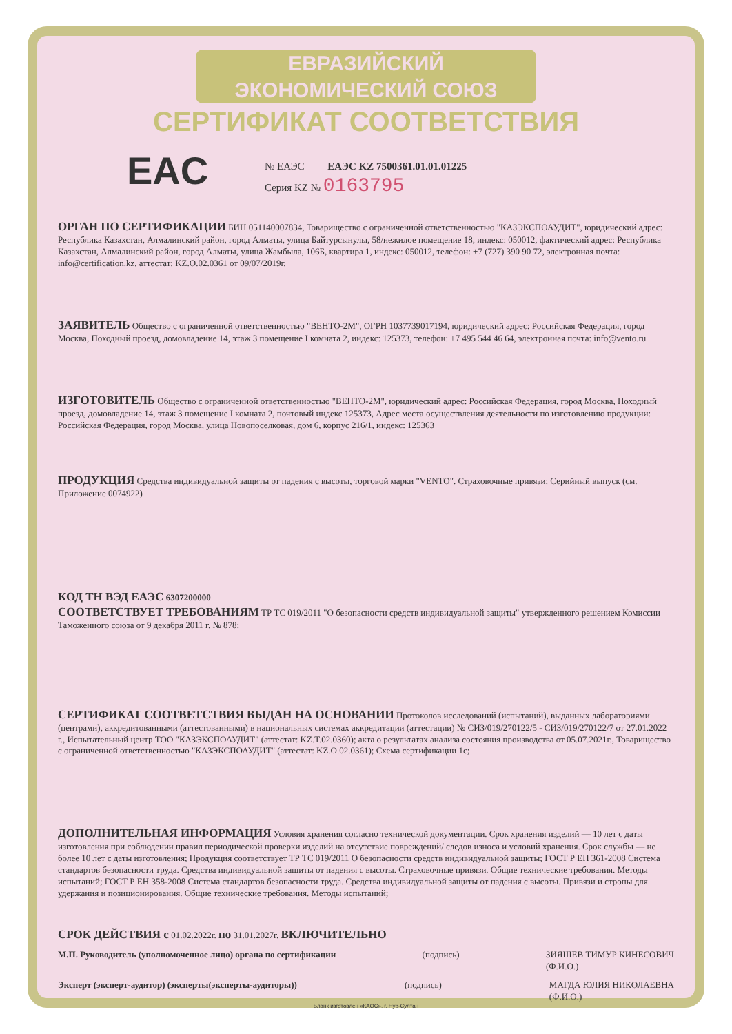ЕВРАЗИЙСКИЙ ЭКОНОМИЧЕСКИЙ СОЮЗ
СЕРТИФИКАТ СООТВЕТСТВИЯ
EAC
№ ЕАЭС ЕАЭС KZ 7500361.01.01.01225
Серия KZ № 0163795
ОРГАН ПО СЕРТИФИКАЦИИ БИН 051140007834, Товарищество с ограниченной ответственностью "КАЗЭКСПОАУДИТ", юридический адрес: Республика Казахстан, Алмалинский район, город Алматы, улица Байтурсынулы, 58/нежилое помещение 18, индекс: 050012, фактический адрес: Республика Казахстан, Алмалинский район, город Алматы, улица Жамбыла, 106Б, квартира 1, индекс: 050012, телефон: +7 (727) 390 90 72, электронная почта: info@certification.kz, аттестат: KZ.O.02.0361 от 09/07/2019г.
ЗАЯВИТЕЛЬ Общество с ограниченной ответственностью "ВЕНТО-2М", ОГРН 1037739017194, юридический адрес: Российская Федерация, город Москва, Походный проезд, домовладение 14, этаж 3 помещение I комната 2, индекс: 125373, телефон: +7 495 544 46 64, электронная почта: info@vento.ru
ИЗГОТОВИТЕЛЬ Общество с ограниченной ответственностью "ВЕНТО-2М", юридический адрес: Российская Федерация, город Москва, Походный проезд, домовладение 14, этаж 3 помещение I комната 2, почтовый индекс 125373, Адрес места осуществления деятельности по изготовлению продукции: Российская Федерация, город Москва, улица Новопоселковая, дом 6, корпус 216/1, индекс: 125363
ПРОДУКЦИЯ Средства индивидуальной защиты от падения с высоты, торговой марки "VENTO". Страховочные привязи; Серийный выпуск (см. Приложение 0074922)
КОД ТН ВЭД ЕАЭС 6307200000
СООТВЕТСТВУЕТ ТРЕБОВАНИЯМ ТР ТС 019/2011 "О безопасности средств индивидуальной защиты" утвержденного решением Комиссии Таможенного союза от 9 декабря 2011 г. № 878;
СЕРТИФИКАТ СООТВЕТСТВИЯ ВЫДАН НА ОСНОВАНИИ Протоколов исследований (испытаний), выданных лабораториями (центрами), аккредитованными (аттестованными) в национальных системах аккредитации (аттестации) № СИЗ/019/270122/5 - СИЗ/019/270122/7 от 27.01.2022 г., Испытательный центр ТОО "КАЗЭКСПОАУДИТ" (аттестат: KZ.T.02.0360); акта о результатах анализа состояния производства от 05.07.2021г., Товарищество с ограниченной ответственностью "КАЗЭКСПОАУДИТ" (аттестат: KZ.O.02.0361); Схема сертификации 1с;
ДОПОЛНИТЕЛЬНАЯ ИНФОРМАЦИЯ Условия хранения согласно технической документации. Срок хранения изделий — 10 лет с даты изготовления при соблюдении правил периодической проверки изделий на отсутствие повреждений/ следов износа и условий хранения. Срок службы — не более 10 лет с даты изготовления; Продукция соответствует ТР ТС 019/2011 О безопасности средств индивидуальной защиты; ГОСТ Р ЕН 361-2008 Система стандартов безопасности труда. Средства индивидуальной защиты от падения с высоты. Страховочные привязи. Общие технические требования. Методы испытаний; ГОСТ Р ЕН 358-2008 Система стандартов безопасности труда. Средства индивидуальной защиты от падения с высоты. Привязи и стропы для удержания и позиционирования. Общие технические требования. Методы испытаний;
СРОК ДЕЙСТВИЯ с 01.02.2022г. по 31.01.2027г. ВКЛЮЧИТЕЛЬНО
М.П. Руководитель (уполномоченное лицо) органа по сертификации (подпись) ЗИЯШЕВ ТИМУР КИНЕСОВИЧ
(Ф.И.О.)
Эксперт (эксперт-аудитор) (эксперты(эксперты-аудиторы)) (подпись) МАГДА ЮЛИЯ НИКОЛАЕВНА
(Ф.И.О.)
Бланк изготовлен «КАОС», г. Нур-Султан